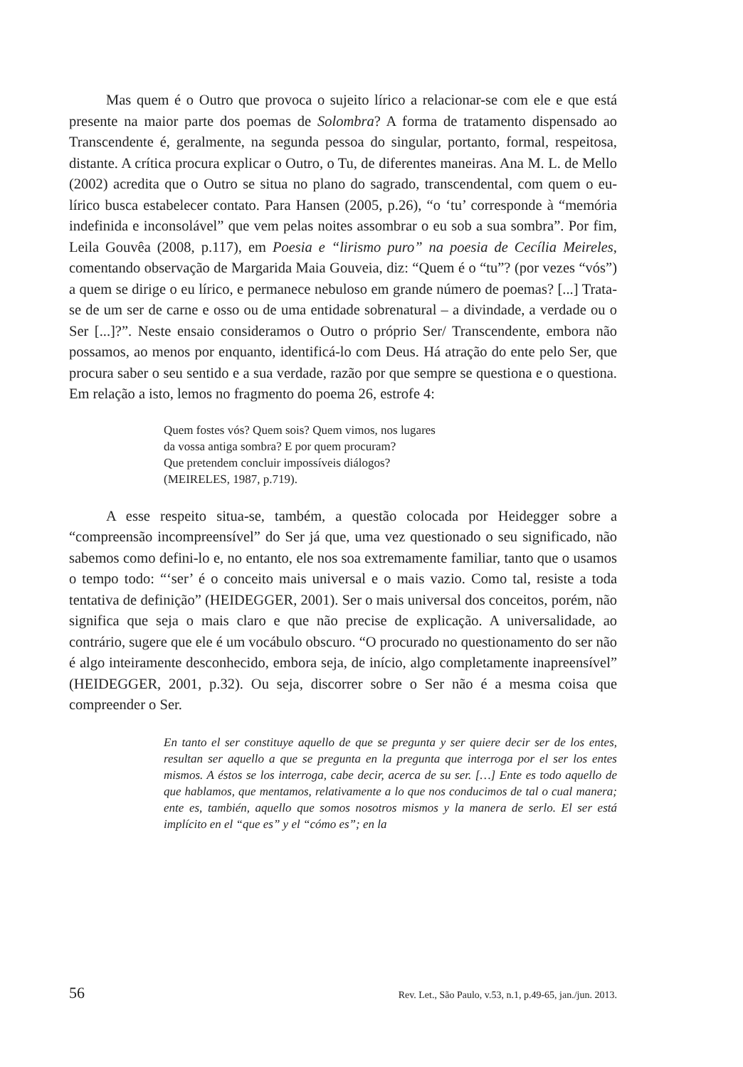Mas quem é o Outro que provoca o sujeito lírico a relacionar-se com ele e que está presente na maior parte dos poemas de Solombra? A forma de tratamento dispensado ao Transcendente é, geralmente, na segunda pessoa do singular, portanto, formal, respeitosa, distante. A crítica procura explicar o Outro, o Tu, de diferentes maneiras. Ana M. L. de Mello (2002) acredita que o Outro se situa no plano do sagrado, transcendental, com quem o eu-lírico busca estabelecer contato. Para Hansen (2005, p.26), “o ‘tu’ corresponde à “memória indefinida e inconsolável” que vem pelas noites assombrar o eu sob a sua sombra”. Por fim, Leila Gouvêa (2008, p.117), em Poesia e “lirismo puro” na poesia de Cecília Meireles, comentando observação de Margarida Maia Gouveia, diz: “Quem é o “tu”? (por vezes “vós”) a quem se dirige o eu lírico, e permanece nebuloso em grande número de poemas? [...] Trata-se de um ser de carne e osso ou de uma entidade sobrenatural – a divindade, a verdade ou o Ser [...]?”. Neste ensaio consideramos o Outro o próprio Ser/ Transcendente, embora não possamos, ao menos por enquanto, identificá-lo com Deus. Há atração do ente pelo Ser, que procura saber o seu sentido e a sua verdade, razão por que sempre se questiona e o questiona. Em relação a isto, lemos no fragmento do poema 26, estrofe 4:
Quem fostes vós? Quem sois? Quem vimos, nos lugares
da vossa antiga sombra? E por quem procuram?
Que pretendem concluir impossíveis diálogos?
(MEIRELES, 1987, p.719).
A esse respeito situa-se, também, a questão colocada por Heidegger sobre a “compreensão incompreensível” do Ser já que, uma vez questionado o seu significado, não sabemos como defini-lo e, no entanto, ele nos soa extremamente familiar, tanto que o usamos o tempo todo: “‘ser’ é o conceito mais universal e o mais vazio. Como tal, resiste a toda tentativa de definição” (HEIDEGGER, 2001). Ser o mais universal dos conceitos, porém, não significa que seja o mais claro e que não precise de explicação. A universalidade, ao contrário, sugere que ele é um vocábulo obscuro. “O procurado no questionamento do ser não é algo inteiramente desconhecido, embora seja, de início, algo completamente inapreensível” (HEIDEGGER, 2001, p.32). Ou seja, discorrer sobre o Ser não é a mesma coisa que compreender o Ser.
En tanto el ser constituye aquello de que se pregunta y ser quiere decir ser de los entes, resultan ser aquello a que se pregunta en la pregunta que interroga por el ser los entes mismos. A éstos se los interroga, cabe decir, acerca de su ser. […] Ente es todo aquello de que hablamos, que mentamos, relativamente a lo que nos conducimos de tal o cual manera; ente es, también, aquello que somos nosotros mismos y la manera de serlo. El ser está implícito en el “que es” y el “cómo es”; en la
56 Rev. Let., São Paulo, v.53, n.1, p.49-65, jan./jun. 2013.